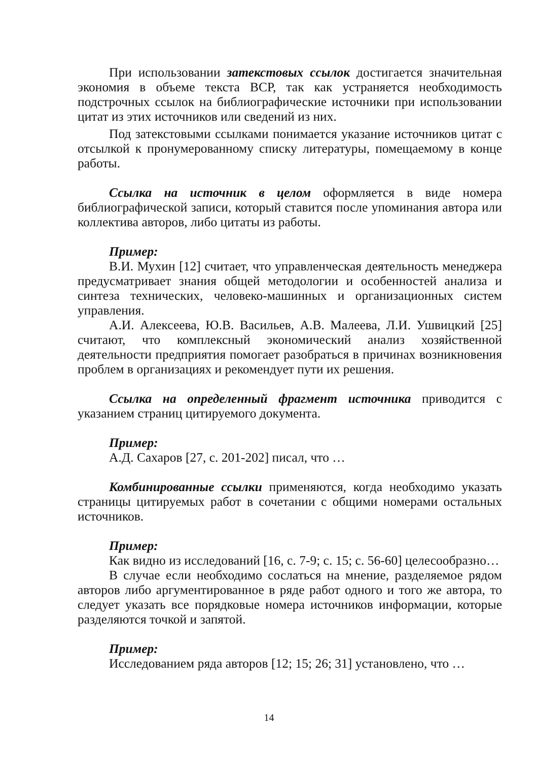При использовании затекстовых ссылок достигается значительная экономия в объеме текста ВСР, так как устраняется необходимость подстрочных ссылок на библиографические источники при использовании цитат из этих источников или сведений из них.
Под затекстовыми ссылками понимается указание источников цитат с отсылкой к пронумерованному списку литературы, помещаемому в конце работы.
Ссылка на источник в целом оформляется в виде номера библиографической записи, который ставится после упоминания автора или коллектива авторов, либо цитаты из работы.
Пример:
В.И. Мухин [12] считает, что управленческая деятельность менеджера предусматривает знания общей методологии и особенностей анализа и синтеза технических, человеко-машинных и организационных систем управления.
А.И. Алексеева, Ю.В. Васильев, А.В. Малеева, Л.И. Ушвицкий [25] считают, что комплексный экономический анализ хозяйственной деятельности предприятия помогает разобраться в причинах возникновения проблем в организациях и рекомендует пути их решения.
Ссылка на определенный фрагмент источника приводится с указанием страниц цитируемого документа.
Пример:
А.Д. Сахаров [27, с. 201-202] писал, что …
Комбинированные ссылки применяются, когда необходимо указать страницы цитируемых работ в сочетании с общими номерами остальных источников.
Пример:
Как видно из исследований [16, с. 7-9; с. 15; с. 56-60] целесообразно…
В случае если необходимо сослаться на мнение, разделяемое рядом авторов либо аргументированное в ряде работ одного и того же автора, то следует указать все порядковые номера источников информации, которые разделяются точкой и запятой.
Пример:
Исследованием ряда авторов [12; 15; 26; 31] установлено, что …
14